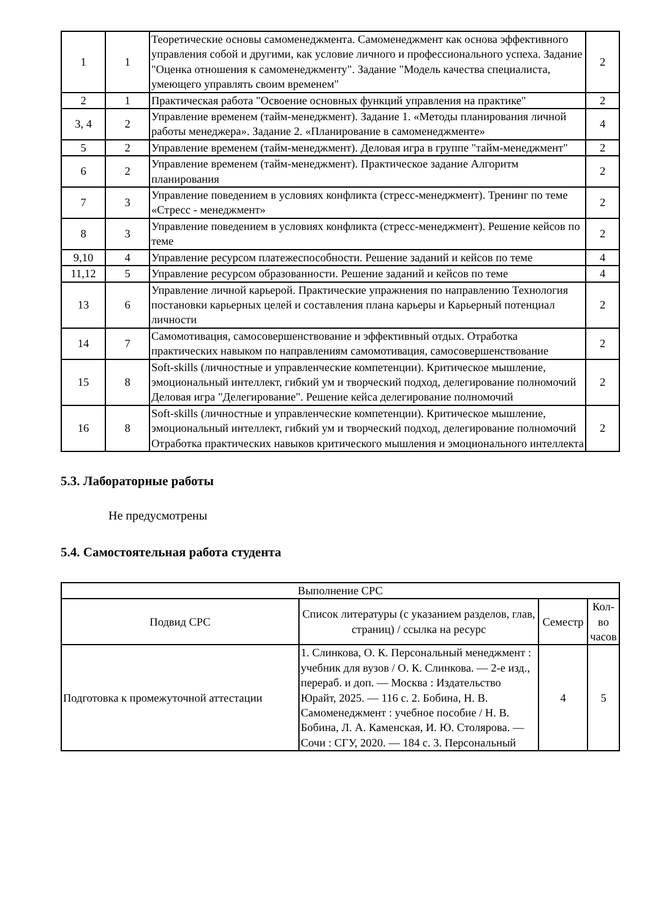| 1 | 1 | Теоретические основы самоменеджмента. Самоменеджмент как основа эффективного управления собой и другими, как условие личного и профессионального успеха. Задание "Оценка отношения к самоменеджменту". Задание "Модель качества специалиста, умеющего управлять своим временем" | 2 |
| 2 | 1 | Практическая работа "Освоение основных функций управления на практике" | 2 |
| 3, 4 | 2 | Управление временем (тайм-менеджмент). Задание 1. «Методы планирования личной работы менеджера». Задание 2. «Планирование в самоменеджменте» | 4 |
| 5 | 2 | Управление временем (тайм-менеджмент). Деловая игра в группе "тайм-менеджмент" | 2 |
| 6 | 2 | Управление временем (тайм-менеджмент). Практическое задание Алгоритм планирования | 2 |
| 7 | 3 | Управление поведением в условиях конфликта (стресс-менеджмент). Тренинг по теме «Стресс - менеджмент» | 2 |
| 8 | 3 | Управление поведением в условиях конфликта (стресс-менеджмент). Решение кейсов по теме | 2 |
| 9,10 | 4 | Управление ресурсом платежеспособности. Решение заданий и кейсов по теме | 4 |
| 11,12 | 5 | Управление ресурсом образованности. Решение заданий и кейсов по теме | 4 |
| 13 | 6 | Управление личной карьерой. Практические упражнения по направлению Технология постановки карьерных целей и составления плана карьеры и Карьерный потенциал личности | 2 |
| 14 | 7 | Самомотивация, самосовершенствование и эффективный отдых. Отработка практических навыком по направлениям самомотивация, самосовершенствование | 2 |
| 15 | 8 | Soft-skills (личностные и управленческие компетенции). Критическое мышление, эмоциональный интеллект, гибкий ум и творческий подход, делегирование полномочий Деловая игра "Делегирование". Решение кейса делегирование полномочий | 2 |
| 16 | 8 | Soft-skills (личностные и управленческие компетенции). Критическое мышление, эмоциональный интеллект, гибкий ум и творческий подход, делегирование полномочий Отработка практических навыков критического мышления и эмоционального интеллекта | 2 |
5.3. Лабораторные работы
Не предусмотрены
5.4. Самостоятельная работа студента
| Выполнение СРС | | | |
| --- | --- | --- | --- |
| Подвид СРС | Список литературы (с указанием разделов, глав, страниц) / ссылка на ресурс | Семестр | Кол-во часов |
| Подготовка к промежуточной аттестации | 1. Слинкова, О. К. Персональный менеджмент : учебник для вузов / О. К. Слинкова. — 2-е изд., перераб. и доп. — Москва : Издательство Юрайт, 2025. — 116 с. 2. Бобина, Н. В. Самоменеджмент : учебное пособие / Н. В. Бобина, Л. А. Каменская, И. Ю. Столярова. — Сочи : СГУ, 2020. — 184 с. 3. Персональный | 4 | 5 |